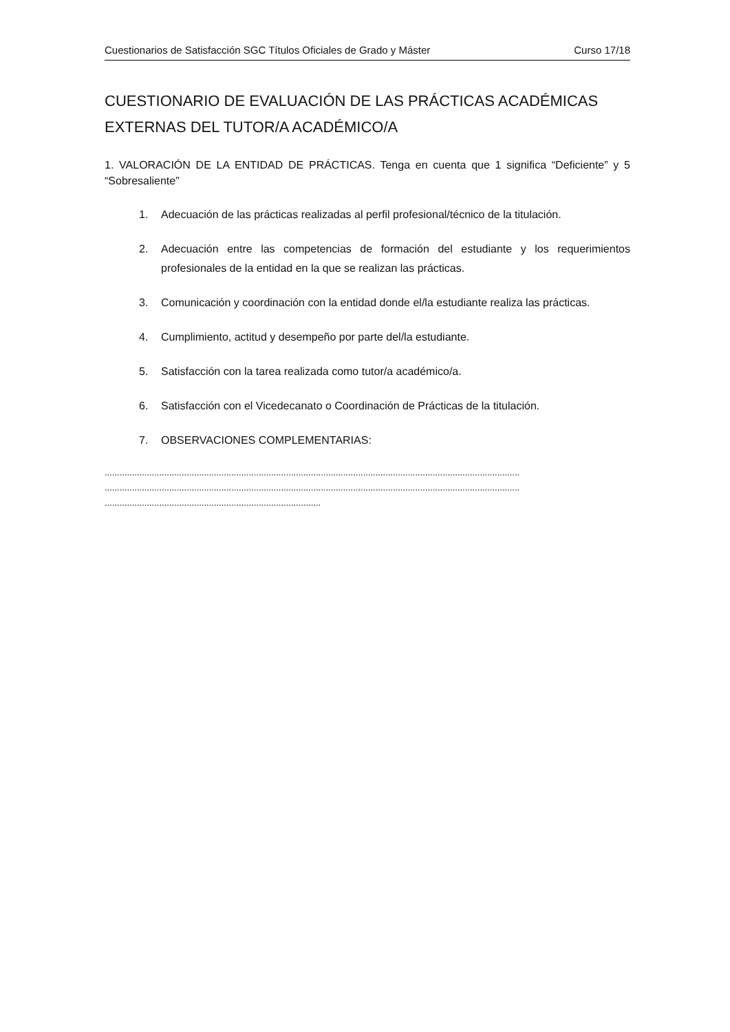Cuestionarios de Satisfacción SGC Títulos Oficiales de Grado y Máster Curso 17/18
CUESTIONARIO DE EVALUACIÓN DE LAS PRÁCTICAS ACADÉMICAS EXTERNAS DEL TUTOR/A ACADÉMICO/A
1. VALORACIÓN DE LA ENTIDAD DE PRÁCTICAS. Tenga en cuenta que 1 significa “Deficiente” y 5 “Sobresaliente”
1. Adecuación de las prácticas realizadas al perfil profesional/técnico de la titulación.
2. Adecuación entre las competencias de formación del estudiante y los requerimientos profesionales de la entidad en la que se realizan las prácticas.
3. Comunicación y coordinación con la entidad donde el/la estudiante realiza las prácticas.
4. Cumplimiento, actitud y desempeño por parte del/la estudiante.
5. Satisfacción con la tarea realizada como tutor/a académico/a.
6. Satisfacción con el Vicedecanato o Coordinación de Prácticas de la titulación.
7. OBSERVACIONES COMPLEMENTARIAS:
.......................................................................................................................................................................
.......................................................................................................................................................................
.......................................................................................